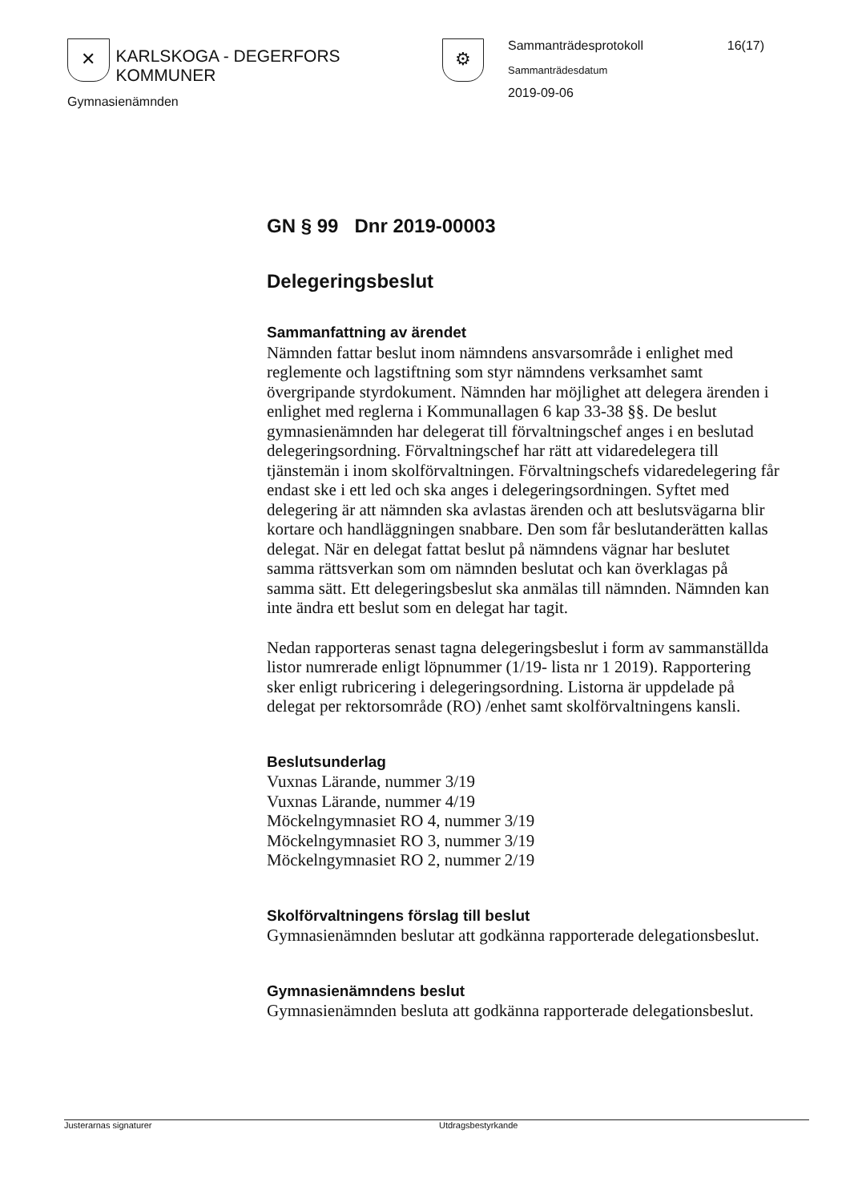✕ KARLSKOGA - DEGERFORS KOMMUNER ⚙
Gymnasienämnden
Sammanträdesprotokoll 16(17)
Sammanträdesdatum
2019-09-06
GN § 99 Dnr 2019-00003
Delegeringsbeslut
Sammanfattning av ärendet
Nämnden fattar beslut inom nämndens ansvarsområde i enlighet med reglemente och lagstiftning som styr nämndens verksamhet samt övergripande styrdokument. Nämnden har möjlighet att delegera ärenden i enlighet med reglerna i Kommunallagen 6 kap 33-38 §§. De beslut gymnasienämnden har delegerat till förvaltningschef anges i en beslutad delegeringsordning. Förvaltningschef har rätt att vidaredelegera till tjänstemän i inom skolförvaltningen. Förvaltningschefs vidaredelegering får endast ske i ett led och ska anges i delegeringsordningen. Syftet med delegering är att nämnden ska avlastas ärenden och att beslutsvägarna blir kortare och handläggningen snabbare. Den som får beslutanderätten kallas delegat. När en delegat fattat beslut på nämndens vägnar har beslutet samma rättsverkan som om nämnden beslutat och kan överklagas på samma sätt. Ett delegeringsbeslut ska anmälas till nämnden. Nämnden kan inte ändra ett beslut som en delegat har tagit.
Nedan rapporteras senast tagna delegeringsbeslut i form av sammanställda listor numrerade enligt löpnummer (1/19- lista nr 1 2019). Rapportering sker enligt rubricering i delegeringsordning. Listorna är uppdelade på delegat per rektorsområde (RO) /enhet samt skolförvaltningens kansli.
Beslutsunderlag
Vuxnas Lärande, nummer 3/19
Vuxnas Lärande, nummer 4/19
Möckelngymnasiet RO 4, nummer 3/19
Möckelngymnasiet RO 3, nummer 3/19
Möckelngymnasiet RO 2, nummer 2/19
Skolförvaltningens förslag till beslut
Gymnasienämnden beslutar att godkänna rapporterade delegationsbeslut.
Gymnasienämndens beslut
Gymnasienämnden besluta att godkänna rapporterade delegationsbeslut.
Justerarnas signaturer Utdragsbestyrkande